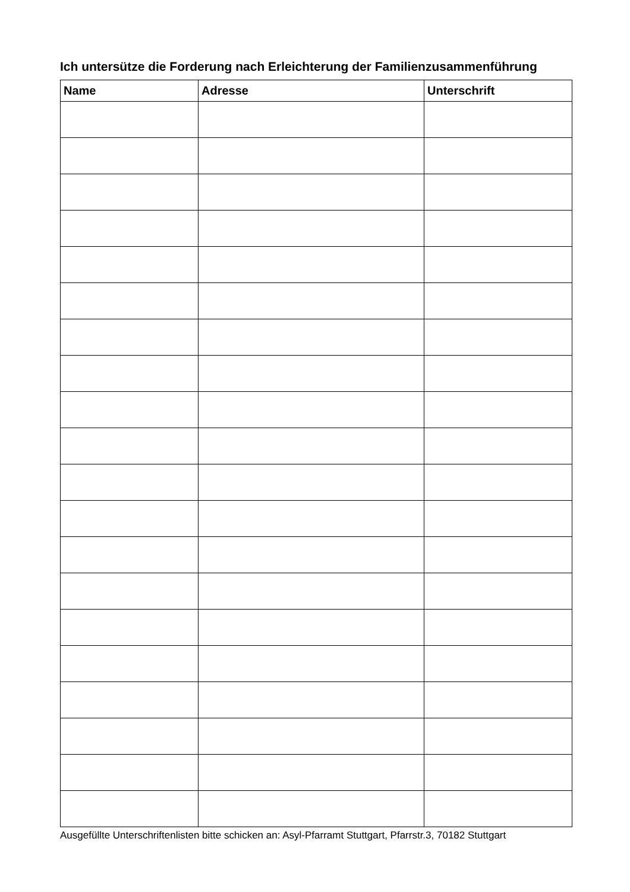Ich untersütze die Forderung nach Erleichterung der Familienzusammenführung
| Name | Adresse | Unterschrift |
| --- | --- | --- |
Ausgefüllte Unterschriftenlisten bitte schicken an: Asyl-Pfarramt Stuttgart, Pfarrstr.3, 70182 Stuttgart